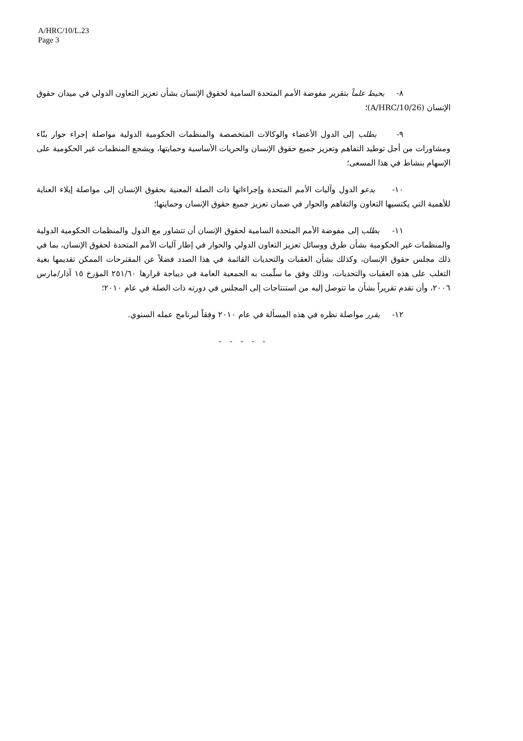A/HRC/10/L.23
Page 3
٨- يحيط علماً بتقرير مفوضة الأمم المتحدة السامية لحقوق الإنسان بشأن تعزيز التعاون الدولي في ميدان حقوق الإنسان (A/HRC/10/26)؛
٩- يطلب إلى الدول الأعضاء والوكالات المتخصصة والمنظمات الحكومية الدولية مواصلة إجراء حوار بنّاء ومشاورات من أجل توطيد التفاهم وتعزيز جميع حقوق الإنسان والحريات الأساسية وحمايتها، ويشجع المنظمات غير الحكومية على الإسهام بنشاط في هذا المسعى؛
١٠- يدعو الدول وآليات الأمم المتحدة وإجراءاتها ذات الصلة المعنية بحقوق الإنسان إلى مواصلة إيلاء العناية للأهمية التي يكتسيها التعاون والتفاهم والحوار في ضمان تعزيز جميع حقوق الإنسان وحمايتها؛
١١- يطلب إلى مفوضة الأمم المتحدة السامية لحقوق الإنسان أن تتشاور مع الدول والمنظمات الحكومية الدولية والمنظمات غير الحكومية بشأن طرق ووسائل تعزيز التعاون الدولي والحوار في إطار آليات الأمم المتحدة لحقوق الإنسان، بما في ذلك مجلس حقوق الإنسان، وكذلك بشأن العقبات والتحديات القائمة في هذا الصدد فضلاً عن المقترحات الممكن تقديمها بغية التغلب على هذه العقبات والتحديات، وذلك وفق ما سلّمت به الجمعية العامة في ديباجة قرارها ٢٥١/٦٠ المؤرخ ١٥ آذار/مارس ٢٠٠٦، وأن تقدم تقريراً بشأن ما تتوصل إليه من استنتاجات إلى المجلس في دورته ذات الصلة في عام ٢٠١٠؛
١٢- يقرر مواصلة نظره في هذه المسألة في عام ٢٠١٠ وفقاً لبرنامج عمله السنوي.
- - - - -